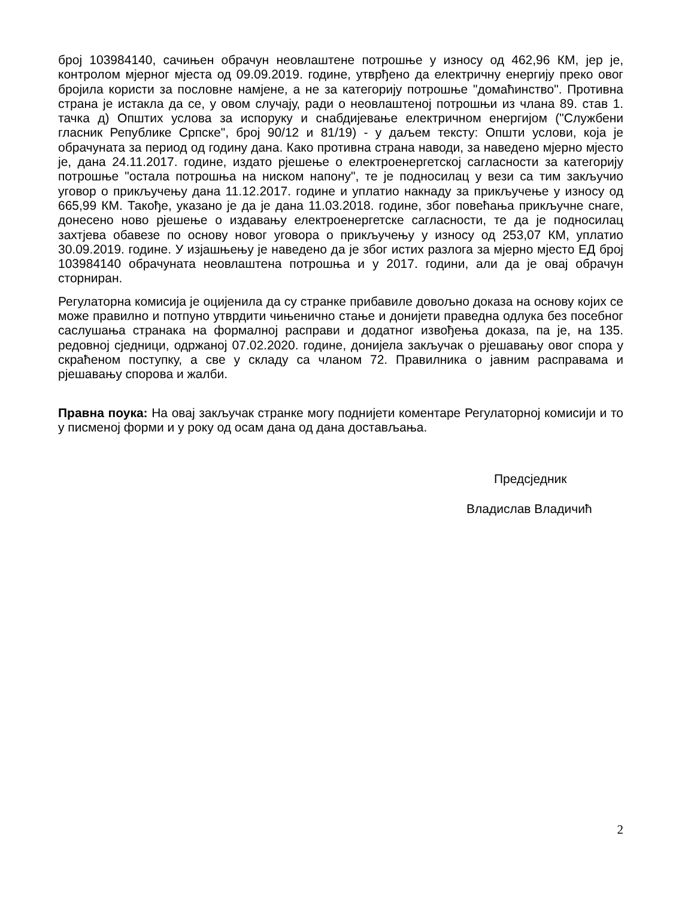број 103984140, сачињен обрачун неовлаштене потрошње у износу од 462,96 КМ, јер је, контролом мјерног мјеста од 09.09.2019. године, утврђено да електричну енергију преко овог бројила користи за пословне намјене, а не за категорију потрошње "домаћинство". Противна страна је истакла да се, у овом случају, ради о неовлаштеној потрошњи из члана 89. став 1. тачка д) Општих услова за испоруку и снабдијевање електричном енергијом ("Службени гласник Републике Српске", број 90/12 и 81/19) - у даљем тексту: Општи услови, која је обрачуната за период од годину дана. Како противна страна наводи, за наведено мјерно мјесто је, дана 24.11.2017. године, издато рјешење о електроенергетској сагласности за категорију потрошње "остала потрошња на ниском напону", те је подносилац у вези са тим закључио уговор о прикључењу дана 11.12.2017. године и уплатио накнаду за прикључење у износу од 665,99 КМ. Такође, указано је да је дана 11.03.2018. године, због повећања прикључне снаге, донесено ново рјешење о издавању електроенергетске сагласности, те да је подносилац захтјева обавезе по основу новог уговора о прикључењу у износу од 253,07 КМ, уплатио 30.09.2019. године. У изјашњењу је наведено да је због истих разлога за мјерно мјесто ЕД број 103984140 обрачуната неовлаштена потрошња и у 2017. години, али да је овај обрачун сторниран.
Регулаторна комисија је оцијенила да су странке прибавиле довољно доказа на основу којих се може правилно и потпуно утврдити чињенично стање и донијети праведна одлука без посебног саслушања странака на формалној расправи и додатног извођења доказа, па је, на 135. редовној сједници, одржаној 07.02.2020. године, донијела закључак о рјешавању овог спора у скраћеном поступку, а све у складу са чланом 72. Правилника о јавним расправама и рјешавању спорова и жалби.
Правна поука: На овај закључак странке могу поднијети коментаре Регулаторној комисији и то у писменој форми и у року од осам дана од дана достављања.
Предсједник
Владислав Владичић
2